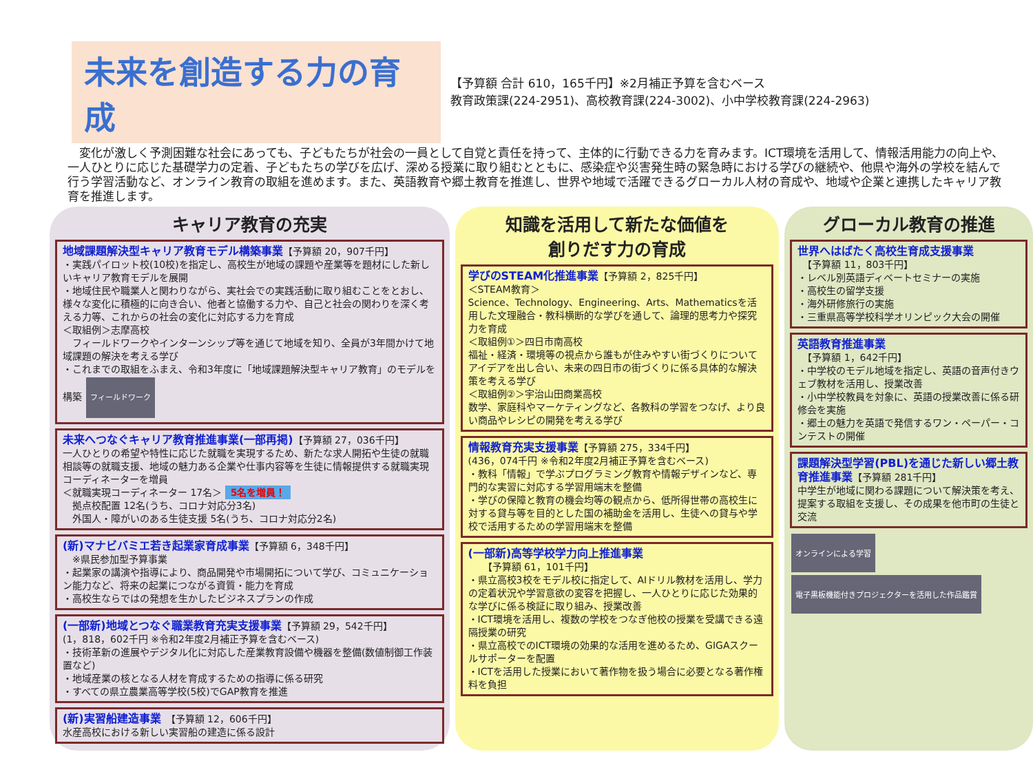未来を創造する力の育成
【予算額 合計 610，165千円】※2月補正予算を含むベース
教育政策課(224-2951)、高校教育課(224-3002)、小中学校教育課(224-2963)
　変化が激しく予測困難な社会にあっても、子どもたちが社会の一員として自覚と責任を持って、主体的に行動できる力を育みます。ICT環境を活用して、情報活用能力の向上や、一人ひとりに応じた基礎学力の定着、子どもたちの学びを広げ、深める授業に取り組むとともに、感染症や災害発生時の緊急時における学びの継続や、他県や海外の学校を結んで行う学習活動など、オンライン教育の取組を進めます。また、英語教育や郷土教育を推進し、世界や地域で活躍できるグローカル人材の育成や、地域や企業と連携したキャリア教育を推進します。
キャリア教育の充実
地域課題解決型キャリア教育モデル構築事業【予算額 20，907千円】
・実践パイロット校(10校)を指定し、高校生が地域の課題や産業等を題材にした新しいキャリア教育モデルを展開
・地域住民や職業人と関わりながら、実社会での実践活動に取り組むことをとおし、様々な変化に積極的に向き合い、他者と協働する力や、自己と社会の関わりを深く考える力等、これからの社会の変化に対応する力を育成
＜取組例＞志摩高校
　フィールドワークやインターンシップ等を通じて地域を知り、全員が3年間かけて地域課題の解決を考える学び
・これまでの取組をふまえ、令和3年度に「地域課題解決型キャリア教育」のモデルを構築 フィールドワーク
未来へつなぐキャリア教育推進事業(一部再掲)【予算額 27，036千円】
一人ひとりの希望や特性に応じた就職を実現するため、新たな求人開拓や生徒の就職相談等の就職支援、地域の魅力ある企業や仕事内容等を生徒に情報提供する就職実現コーディネーターを増員
＜就職実現コーディネーター 17名＞ 5名を増員！
　拠点校配置 12名(うち、コロナ対応分3名)
　外国人・障がいのある生徒支援 5名(うち、コロナ対応分2名)
(新)マナビバミエ若き起業家育成事業【予算額 6，348千円】
　※県民参加型予算事業
・起業家の講演や指導により、商品開発や市場開拓について学び、コミュニケーション能力など、将来の起業につながる資質・能力を育成
・高校生ならではの発想を生かしたビジネスプランの作成
(一部新)地域とつなぐ職業教育充実支援事業【予算額 29，542千円】
(1，818，602千円 ※令和2年度2月補正予算を含むベース)
・技術革新の進展やデジタル化に対応した産業教育設備や機器を整備(数値制御工作装置など)
・地域産業の核となる人材を育成するための指導に係る研究
・すべての県立農業高等学校(5校)でGAP教育を推進
(新)実習船建造事業　【予算額 12，606千円】
水産高校における新しい実習船の建造に係る設計
知識を活用して新たな価値を
創りだす力の育成
学びのSTEAM化推進事業【予算額 2，825千円】
＜STEAM教育＞
Science、Technology、Engineering、Arts、Mathematicsを活用した文理融合・教科横断的な学びを通して、論理的思考力や探究力を育成
＜取組例①＞四日市南高校
福祉・経済・環境等の視点から誰もが住みやすい街づくりについてアイデアを出し合い、未来の四日市の街づくりに係る具体的な解決策を考える学び
＜取組例②＞宇治山田商業高校
数学、家庭科やマーケティングなど、各教科の学習をつなげ、より良い商品やレシピの開発を考える学び
情報教育充実支援事業【予算額 275，334千円】
(436，074千円 ※令和2年度2月補正予算を含むベース)
・教科「情報」で学ぶプログラミング教育や情報デザインなど、専門的な実習に対応する学習用端末を整備
・学びの保障と教育の機会均等の観点から、低所得世帯の高校生に対する貸与等を目的とした国の補助金を活用し、生徒への貸与や学校で活用するための学習用端末を整備
(一部新)高等学校学力向上推進事業
　　【予算額 61，101千円】
・県立高校3校をモデル校に指定して、AIドリル教材を活用し、学力の定着状況や学習意欲の変容を把握し、一人ひとりに応じた効果的な学びに係る検証に取り組み、授業改善
・ICT環境を活用し、複数の学校をつなぎ他校の授業を受講できる遠隔授業の研究
・県立高校でのICT環境の効果的な活用を進めるため、GIGAスクールサポーターを配置
・ICTを活用した授業において著作物を扱う場合に必要となる著作権料を負担
グローカル教育の推進
世界へはばたく高校生育成支援事業
　【予算額 11，803千円】
・レベル別英語ディベートセミナーの実施
・高校生の留学支援
・海外研修旅行の実施
・三重県高等学校科学オリンピック大会の開催
英語教育推進事業
　【予算額 1，642千円】
・中学校のモデル地域を指定し、英語の音声付きウェブ教材を活用し、授業改善
・小中学校教員を対象に、英語の授業改善に係る研修会を実施
・郷土の魅力を英語で発信するワン・ペーパー・コンテストの開催
課題解決型学習(PBL)を通じた新しい郷土教育推進事業【予算額 281千円】
中学生が地域に関わる課題について解決策を考え、提案する取組を支援し、その成果を他市町の生徒と交流
オンラインによる学習 電子黒板機能付きプロジェクターを活用した作品鑑賞